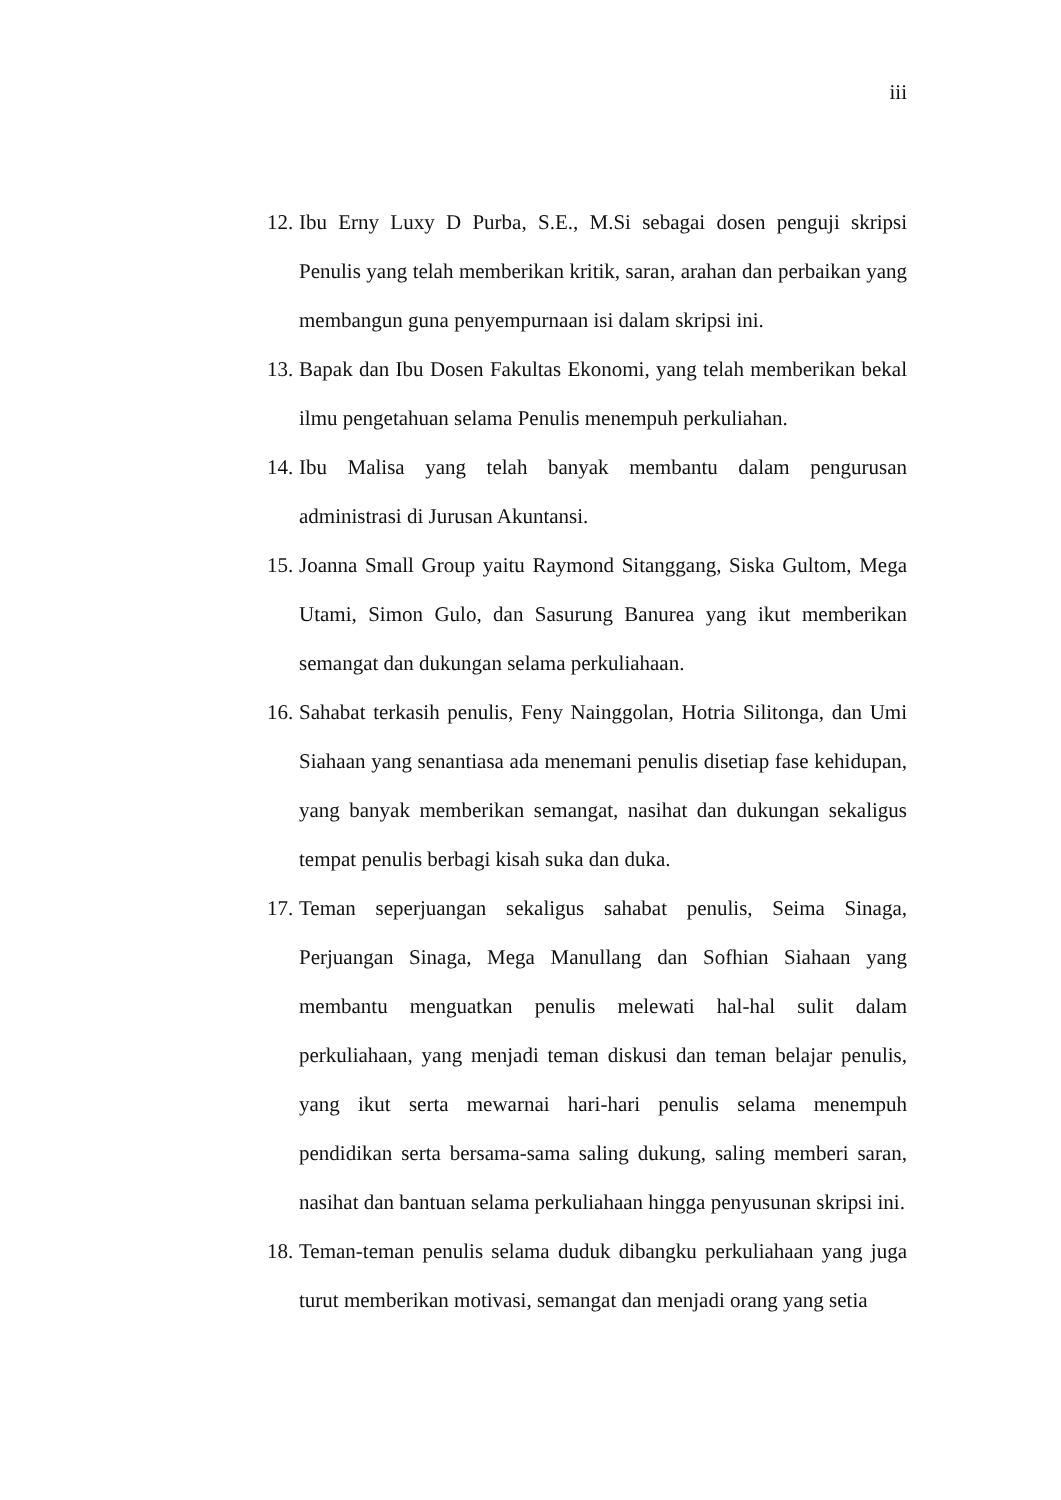iii
12. Ibu Erny Luxy D Purba, S.E., M.Si sebagai dosen penguji skripsi Penulis yang telah memberikan kritik, saran, arahan dan perbaikan yang membangun guna penyempurnaan isi dalam skripsi ini.
13. Bapak dan Ibu Dosen Fakultas Ekonomi, yang telah memberikan bekal ilmu pengetahuan selama Penulis menempuh perkuliahan.
14. Ibu Malisa yang telah banyak membantu dalam pengurusan administrasi di Jurusan Akuntansi.
15. Joanna Small Group yaitu Raymond Sitanggang, Siska Gultom, Mega Utami, Simon Gulo, dan Sasurung Banurea yang ikut memberikan semangat dan dukungan selama perkuliahaan.
16. Sahabat terkasih penulis, Feny Nainggolan, Hotria Silitonga, dan Umi Siahaan yang senantiasa ada menemani penulis disetiap fase kehidupan, yang banyak memberikan semangat, nasihat dan dukungan sekaligus tempat penulis berbagi kisah suka dan duka.
17. Teman seperjuangan sekaligus sahabat penulis, Seima Sinaga, Perjuangan Sinaga, Mega Manullang dan Sofhian Siahaan yang membantu menguatkan penulis melewati hal-hal sulit dalam perkuliahaan, yang menjadi teman diskusi dan teman belajar penulis, yang ikut serta mewarnai hari-hari penulis selama menempuh pendidikan serta bersama-sama saling dukung, saling memberi saran, nasihat dan bantuan selama perkuliahaan hingga penyusunan skripsi ini.
18. Teman-teman penulis selama duduk dibangku perkuliahaan yang juga turut memberikan motivasi, semangat dan menjadi orang yang setia